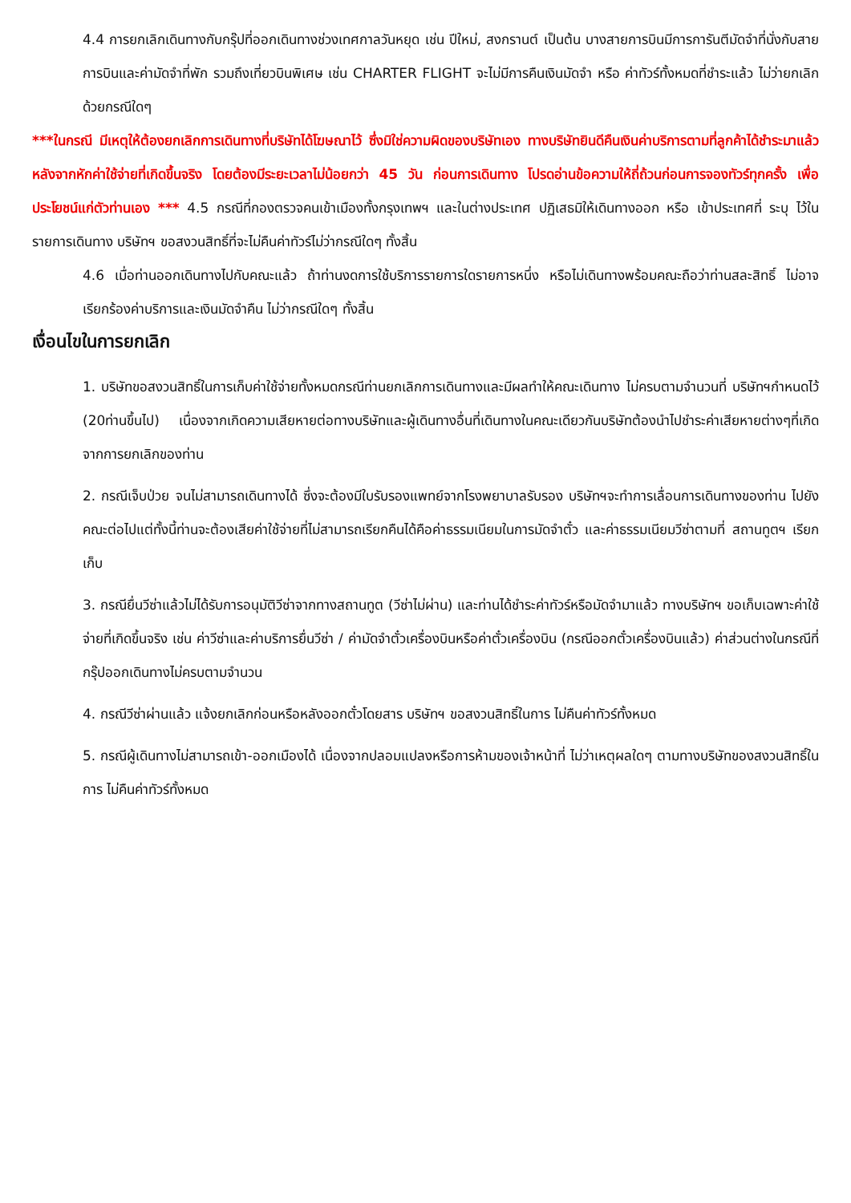4.4 การยกเลิกเดินทางกับกรุ๊ปที่ออกเดินทางช่วงเทศกาลวันหยุด เช่น ปีใหม่, สงกรานต์ เป็นต้น บางสายการบินมีการการันตีมัดจำที่นั่งกับสายการบินและค่ามัดจำที่พัก รวมถึงเที่ยวบินพิเศษ เช่น CHARTER FLIGHT จะไม่มีการคืนเงินมัดจำ หรือ ค่าทัวร์ทั้งหมดที่ชำระแล้ว ไม่ว่ายกเลิกด้วยกรณีใดๆ
***ในกรณี มีเหตุให้ต้องยกเลิกการเดินทางที่บริษัทได้โฆษณาไว้ ซึ่งมิใช่ความผิดของบริษัทเอง ทางบริษัทยินดีคืนเงินค่าบริการตามที่ลูกค้าได้ชำระมาแล้วหลังจากหักค่าใช้จ่ายที่เกิดขึ้นจริง โดยต้องมีระยะเวลาไม่น้อยกว่า 45 วัน ก่อนการเดินทาง โปรดอ่านข้อความให้ถี่ถ้วนก่อนการจองทัวร์ทุกครั้ง เพื่อประโยชน์แก่ตัวท่านเอง *** 4.5 กรณีที่กองตรวจคนเข้าเมืองทั้งกรุงเทพฯ และในต่างประเทศ ปฏิเสธมิให้เดินทางออก หรือ เข้าประเทศที่ ระบุ ไว้ในรายการเดินทาง บริษัทฯ ขอสงวนสิทธิ์ที่จะไม่คืนค่าทัวร์ไม่ว่ากรณีใดๆ ทั้งสิ้น
4.6 เมื่อท่านออกเดินทางไปกับคณะแล้ว ถ้าท่านงดการใช้บริการรายการใดรายการหนึ่ง หรือไม่เดินทางพร้อมคณะถือว่าท่านสละสิทธิ์ ไม่อาจเรียกร้องค่าบริการและเงินมัดจำคืน ไม่ว่ากรณีใดๆ ทั้งสิ้น
เงื่อนไขในการยกเลิก
1. บริษัทขอสงวนสิทธิ์ในการเก็บค่าใช้จ่ายทั้งหมดกรณีท่านยกเลิกการเดินทางและมีผลทำให้คณะเดินทาง ไม่ครบตามจำนวนที่ บริษัทฯกำหนดไว้ (20ท่านขึ้นไป) เนื่องจากเกิดความเสียหายต่อทางบริษัทและผู้เดินทางอื่นที่เดินทางในคณะเดียวกันบริษัทต้องนำไปชำระค่าเสียหายต่างๆที่เกิดจากการยกเลิกของท่าน
2. กรณีเจ็บป่วย จนไม่สามารถเดินทางได้ ซึ่งจะต้องมีใบรับรองแพทย์จากโรงพยาบาลรับรอง บริษัทฯจะทำการเลื่อนการเดินทางของท่าน ไปยังคณะต่อไปแต่ทั้งนี้ท่านจะต้องเสียค่าใช้จ่ายที่ไม่สามารถเรียกคืนได้คือค่าธรรมเนียมในการมัดจำตั๋ว และค่าธรรมเนียมวีซ่าตามที่ สถานทูตฯ เรียกเก็บ
3. กรณียื่นวีซ่าแล้วไม่ได้รับการอนุมัติวีซ่าจากทางสถานทูต (วีซ่าไม่ผ่าน) และท่านได้ชำระค่าทัวร์หรือมัดจำมาแล้ว ทางบริษัทฯ ขอเก็บเฉพาะค่าใช้จ่ายที่เกิดขึ้นจริง เช่น ค่าวีซ่าและค่าบริการยื่นวีซ่า / ค่ามัดจำตั๋วเครื่องบินหรือค่าตั๋วเครื่องบิน (กรณีออกตั๋วเครื่องบินแล้ว) ค่าส่วนต่างในกรณีที่กรุ๊ปออกเดินทางไม่ครบตามจำนวน
4. กรณีวีซ่าผ่านแล้ว แจ้งยกเลิกก่อนหรือหลังออกตั๋วโดยสาร บริษัทฯ ขอสงวนสิทธิ์ในการ ไม่คืนค่าทัวร์ทั้งหมด
5. กรณีผู้เดินทางไม่สามารถเข้า-ออกเมืองได้ เนื่องจากปลอมแปลงหรือการห้ามของเจ้าหน้าที่ ไม่ว่าเหตุผลใดๆ ตามทางบริษัทของสงวนสิทธิ์ในการ ไม่คืนค่าทัวร์ทั้งหมด